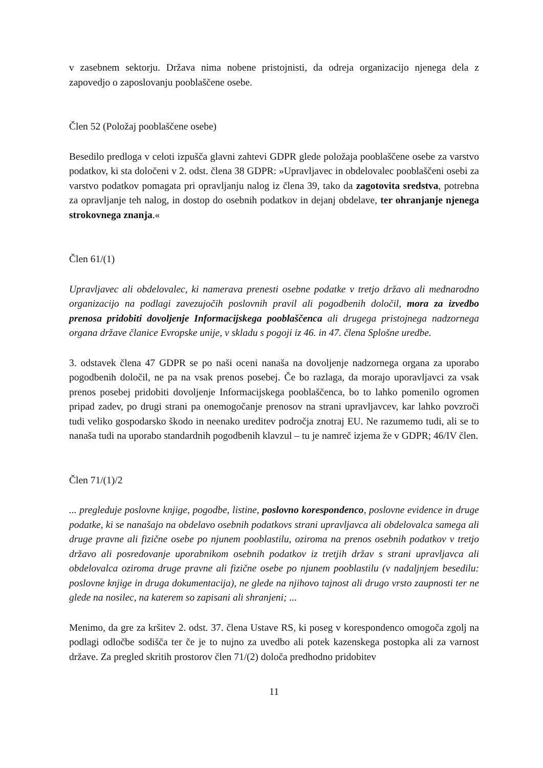v zasebnem sektorju. Država nima nobene pristojnisti, da odreja organizacijo njenega dela z zapovedjo o zaposlovanju pooblaščene osebe.
Člen 52 (Položaj pooblaščene osebe)
Besedilo predloga v celoti izpušča glavni zahtevi GDPR glede položaja pooblaščene osebe za varstvo podatkov, ki sta določeni v 2. odst. člena 38 GDPR: »Upravljavec in obdelovalec pooblaščeni osebi za varstvo podatkov pomagata pri opravljanju nalog iz člena 39, tako da zagotovita sredstva, potrebna za opravljanje teh nalog, in dostop do osebnih podatkov in dejanj obdelave, ter ohranjanje njenega strokovnega znanja.«
Člen 61/(1)
Upravljavec ali obdelovalec, ki namerava prenesti osebne podatke v tretjo državo ali mednarodno organizacijo na podlagi zavezujočih poslovnih pravil ali pogodbenih določil, mora za izvedbo prenosa pridobiti dovoljenje Informacijskega pooblaščenca ali drugega pristojnega nadzornega organa države članice Evropske unije, v skladu s pogoji iz 46. in 47. člena Splošne uredbe.
3. odstavek člena 47 GDPR se po naši oceni nanaša na dovoljenje nadzornega organa za uporabo pogodbenih določil, ne pa na vsak prenos posebej. Če bo razlaga, da morajo uporavljavci za vsak prenos posebej pridobiti dovoljenje Informacijskega pooblaščenca, bo to lahko pomenilo ogromen pripad zadev, po drugi strani pa onemogočanje prenosov na strani upravljavcev, kar lahko povzroči tudi veliko gospodarsko škodo in neenako ureditev področja znotraj EU. Ne razumemo tudi, ali se to nanaša tudi na uporabo standardnih pogodbenih klavzul – tu je namreč izjema že v GDPR; 46/IV člen.
Člen 71/(1)/2
... pregleduje poslovne knjige, pogodbe, listine, poslovno korespondenco, poslovne evidence in druge podatke, ki se nanašajo na obdelavo osebnih podatkovs strani upravljavca ali obdelovalca samega ali druge pravne ali fizične osebe po njunem pooblastilu, oziroma na prenos osebnih podatkov v tretjo državo ali posredovanje uporabnikom osebnih podatkov iz tretjih držav s strani upravljavca ali obdelovalca oziroma druge pravne ali fizične osebe po njunem pooblastilu (v nadaljnjem besedilu: poslovne knjige in druga dokumentacija), ne glede na njihovo tajnost ali drugo vrsto zaupnosti ter ne glede na nosilec, na katerem so zapisani ali shranjeni; ...
Menimo, da gre za kršitev 2. odst. 37. člena Ustave RS, ki poseg v korespondenco omogoča zgolj na podlagi odločbe sodišča ter če je to nujno za uvedbo ali potek kazenskega postopka ali za varnost države. Za pregled skritih prostorov člen 71/(2) določa predhodno pridobitev
11